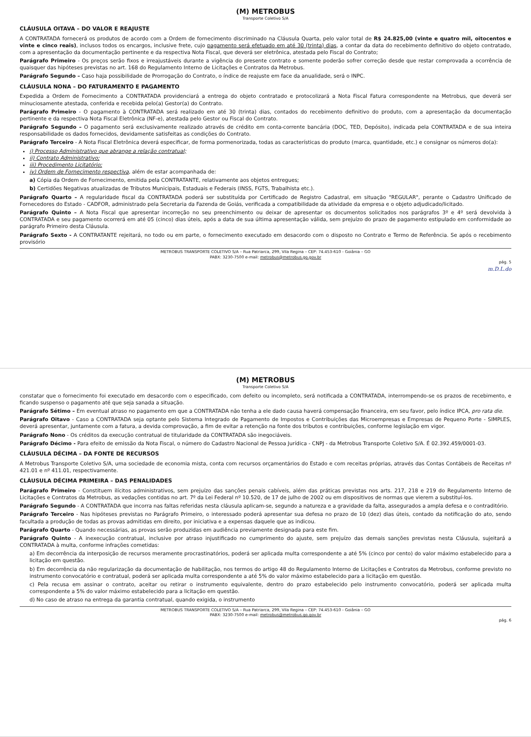(M) METROBUS
Transporte Coletivo S/A
CLÁUSULA OITAVA – DO VALOR E REAJUSTE
A CONTRATADA fornecerá os produtos de acordo com a Ordem de fornecimento discriminado na Cláusula Quarta, pelo valor total de R$ 24.825,00 (vinte e quatro mil, oitocentos e vinte e cinco reais), inclusos todos os encargos, inclusive frete, cujo pagamento será efetuado em até 30 (trinta) dias, a contar da data do recebimento definitivo do objeto contratado, com a apresentação da documentação pertinente e da respectiva Nota Fiscal, que deverá ser eletrônica, atestada pelo Fiscal do Contrato;
Parágrafo Primeiro - Os preços serão fixos e irreajustáveis durante a vigência do presente contrato e somente poderão sofrer correção desde que restar comprovada a ocorrência de quaisquer das hipóteses previstas no art. 168 do Regulamento Interno de Licitações e Contratos da Metrobus.
Parágrafo Segundo – Caso haja possibilidade de Prorrogação do Contrato, o índice de reajuste em face da anualidade, será o INPC.
CLÁUSULA NONA – DO FATURAMENTO E PAGAMENTO
Expedida a Ordem de Fornecimento a CONTRATADA providenciará a entrega do objeto contratado e protocolizará a Nota Fiscal Fatura correspondente na Metrobus, que deverá ser minuciosamente atestada, conferida e recebida pelo(a) Gestor(a) do Contrato.
Parágrafo Primeiro - O pagamento à CONTRATADA será realizado em até 30 (trinta) dias, contados do recebimento definitivo do produto, com a apresentação da documentação pertinente e da respectiva Nota Fiscal Eletrônica (NF-e), atestada pelo Gestor ou Fiscal do Contrato.
Parágrafo Segundo – O pagamento será exclusivamente realizado através de crédito em conta-corrente bancária (DOC, TED, Depósito), indicada pela CONTRATADA e de sua inteira responsabilidade os dados fornecidos, devidamente satisfeitas as condições do Contrato.
Parágrafo Terceiro - A Nota Fiscal Eletrônica deverá especificar, de forma pormenorizada, todas as características do produto (marca, quantidade, etc.) e consignar os números do(a):
i) Processo Administrativo que abrange a relação contratual;
ii) Contrato Administrativo;
iii) Procedimento Licitatório;
iv) Ordem de Fornecimento respectiva, além de estar acompanhada de:
a) Cópia da Ordem de Fornecimento, emitida pela CONTRATANTE, relativamente aos objetos entregues;
b) Certidões Negativas atualizadas de Tributos Municipais, Estaduais e Federais (INSS, FGTS, Trabalhista etc.).
Parágrafo Quarto – A regularidade fiscal da CONTRATADA poderá ser substituída por Certificado de Registro Cadastral, em situação "REGULAR", perante o Cadastro Unificado de Fornecedores do Estado - CADFOR, administrado pela Secretaria da Fazenda de Goiás, verificada a compatibilidade da atividade da empresa e o objeto adjudicado/licitado.
Parágrafo Quinto – A Nota Fiscal que apresentar incorreção no seu preenchimento ou deixar de apresentar os documentos solicitados nos parágrafos 3º e 4º será devolvida à CONTRATADA e seu pagamento ocorrerá em até 05 (cinco) dias úteis, após a data de sua última apresentação válida, sem prejuízo do prazo de pagamento estipulado em conformidade ao parágrafo Primeiro desta Cláusula.
Parágrafo Sexto - A CONTRATANTE rejeitará, no todo ou em parte, o fornecimento executado em desacordo com o disposto no Contrato e Termo de Referência. Se após o recebimento provisório
METROBUS TRANSPORTE COLETIVO S/A – Rua Patriarca, 299, Vila Regina – CEP: 74.453-610 - Goiânia – GO
PABX: 3230-7500 e-mail: metrobus@metrobus.go.gov.br
pág. 5
m.D.L.do
(M) METROBUS
Transporte Coletivo S/A
constatar que o fornecimento foi executado em desacordo com o especificado, com defeito ou incompleto, será notificada a CONTRATADA, interrompendo-se os prazos de recebimento, e ficando suspenso o pagamento até que seja sanada a situação.
Parágrafo Sétimo – Em eventual atraso no pagamento em que a CONTRATADA não tenha a ele dado causa haverá compensação financeira, em seu favor, pelo índice IPCA, pro rata die.
Parágrafo Oitavo - Caso a CONTRATADA seja optante pelo Sistema Integrado de Pagamento de Impostos e Contribuições das Microempresas e Empresas de Pequeno Porte - SIMPLES, deverá apresentar, juntamente com a fatura, a devida comprovação, a fim de evitar a retenção na fonte dos tributos e contribuições, conforme legislação em vigor.
Parágrafo Nono - Os créditos da execução contratual de titularidade da CONTRATADA são inegociáveis.
Parágrafo Décimo - Para efeito de emissão da Nota Fiscal, o número do Cadastro Nacional de Pessoa Jurídica - CNPJ - da Metrobus Transporte Coletivo S/A. É 02.392.459/0001-03.
CLÁUSULA DÉCIMA – DA FONTE DE RECURSOS
A Metrobus Transporte Coletivo S/A, uma sociedade de economia mista, conta com recursos orçamentários do Estado e com receitas próprias, através das Contas Contábeis de Receitas nº 421.01 e nº 411.01, respectivamente.
CLÁUSULA DÉCIMA PRIMEIRA – DAS PENALIDADES
Parágrafo Primeiro - Constituem ilícitos administrativos, sem prejuízo das sanções penais cabíveis, além das práticas previstas nos arts. 217, 218 e 219 do Regulamento Interno de Licitações e Contratos da Metrobus, as vedações contidas no art. 7º da Lei Federal nº 10.520, de 17 de julho de 2002 ou em dispositivos de normas que vierem a substituí-los.
Parágrafo Segundo - A CONTRATADA que incorra nas faltas referidas nesta cláusula aplicam-se, segundo a natureza e a gravidade da falta, assegurados a ampla defesa e o contraditório.
Parágrafo Terceiro - Nas hipóteses previstas no Parágrafo Primeiro, o interessado poderá apresentar sua defesa no prazo de 10 (dez) dias úteis, contado da notificação do ato, sendo facultada a produção de todas as provas admitidas em direito, por iniciativa e a expensas daquele que as indicou.
Parágrafo Quarto - Quando necessárias, as provas serão produzidas em audiência previamente designada para este fim.
Parágrafo Quinto - A inexecução contratual, inclusive por atraso injustificado no cumprimento do ajuste, sem prejuízo das demais sanções previstas nesta Cláusula, sujeitará a CONTRATADA à multa, conforme infrações cometidas:
a) Em decorrência da interposição de recursos meramente procrastinatórios, poderá ser aplicada multa correspondente a até 5% (cinco por cento) do valor máximo estabelecido para a licitação em questão.
b) Em decorrência da não regularização da documentação de habilitação, nos termos do artigo 48 do Regulamento Interno de Licitações e Contratos da Metrobus, conforme previsto no instrumento convocatório e contratual, poderá ser aplicada multa correspondente a até 5% do valor máximo estabelecido para a licitação em questão.
c) Pela recusa em assinar o contrato, aceitar ou retirar o instrumento equivalente, dentro do prazo estabelecido pelo instrumento convocatório, poderá ser aplicada multa correspondente a 5% do valor máximo estabelecido para a licitação em questão.
d) No caso de atraso na entrega da garantia contratual, quando exigida, o instrumento
METROBUS TRANSPORTE COLETIVO S/A – Rua Patriarca, 299, Vila Regina – CEP: 74.453-610 - Goiânia – GO
PABX: 3230-7500 e-mail: metrobus@metrobus.go.gov.br
pág. 6